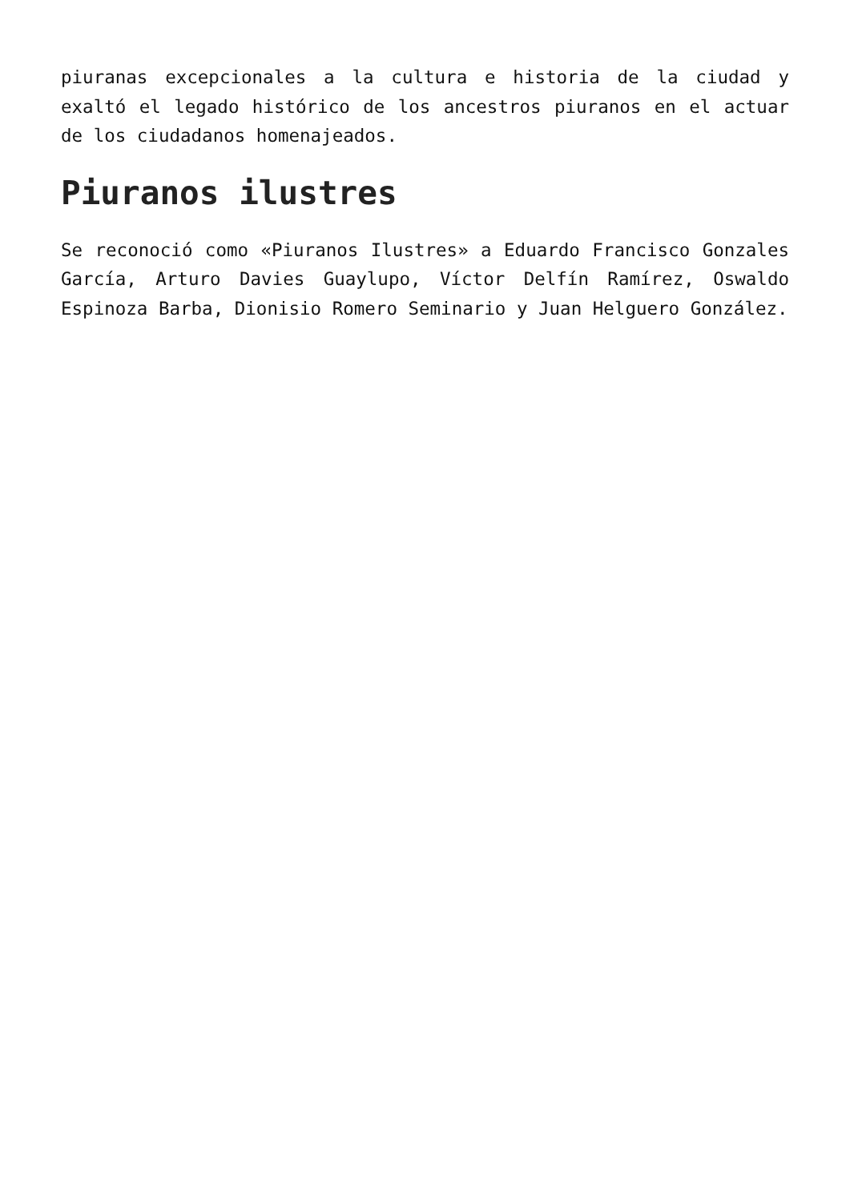piuranas excepcionales a la cultura e historia de la ciudad y exaltó el legado histórico de los ancestros piuranos en el actuar de los ciudadanos homenajeados.
Piuranos ilustres
Se reconoció como «Piuranos Ilustres» a Eduardo Francisco Gonzales García, Arturo Davies Guaylupo, Víctor Delfín Ramírez, Oswaldo Espinoza Barba, Dionisio Romero Seminario y Juan Helguero González.